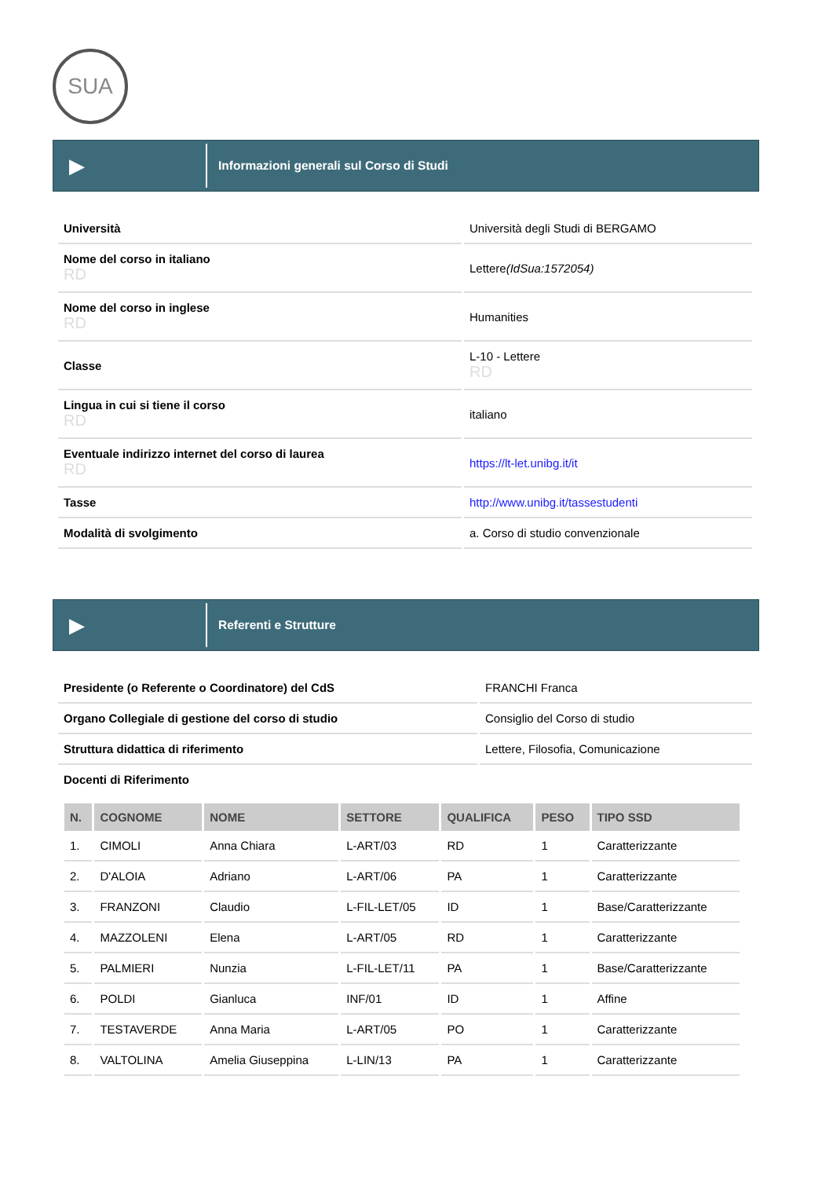SUA
▶
Informazioni generali sul Corso di Studi
| Università | Università degli Studi di BERGAMO |
| Nome del corso in italiano RD | Lettere (IdSua:1572054) |
| Nome del corso in inglese RD | Humanities |
| Classe | L-10 - Lettere RD |
| Lingua in cui si tiene il corso RD | italiano |
| Eventuale indirizzo internet del corso di laurea RD | https://lt-let.unibg.it/it |
| Tasse | http://www.unibg.it/tassestudenti |
| Modalità di svolgimento | a. Corso di studio convenzionale |
▶
Referenti e Strutture
| Presidente (o Referente o Coordinatore) del CdS | FRANCHI Franca |
| Organo Collegiale di gestione del corso di studio | Consiglio del Corso di studio |
| Struttura didattica di riferimento | Lettere, Filosofia, Comunicazione |
| Docenti di Riferimento | |
| N. | COGNOME | NOME | SETTORE | QUALIFICA | PESO | TIPO SSD |
| --- | --- | --- | --- | --- | --- | --- |
| 1. | CIMOLI | Anna Chiara | L-ART/03 | RD | 1 | Caratterizzante |
| 2. | D'ALOIA | Adriano | L-ART/06 | PA | 1 | Caratterizzante |
| 3. | FRANZONI | Claudio | L-FIL-LET/05 | ID | 1 | Base/Caratterizzante |
| 4. | MAZZOLENI | Elena | L-ART/05 | RD | 1 | Caratterizzante |
| 5. | PALMIERI | Nunzia | L-FIL-LET/11 | PA | 1 | Base/Caratterizzante |
| 6. | POLDI | Gianluca | INF/01 | ID | 1 | Affine |
| 7. | TESTAVERDE | Anna Maria | L-ART/05 | PO | 1 | Caratterizzante |
| 8. | VALTOLINA | Amelia Giuseppina | L-LIN/13 | PA | 1 | Caratterizzante |